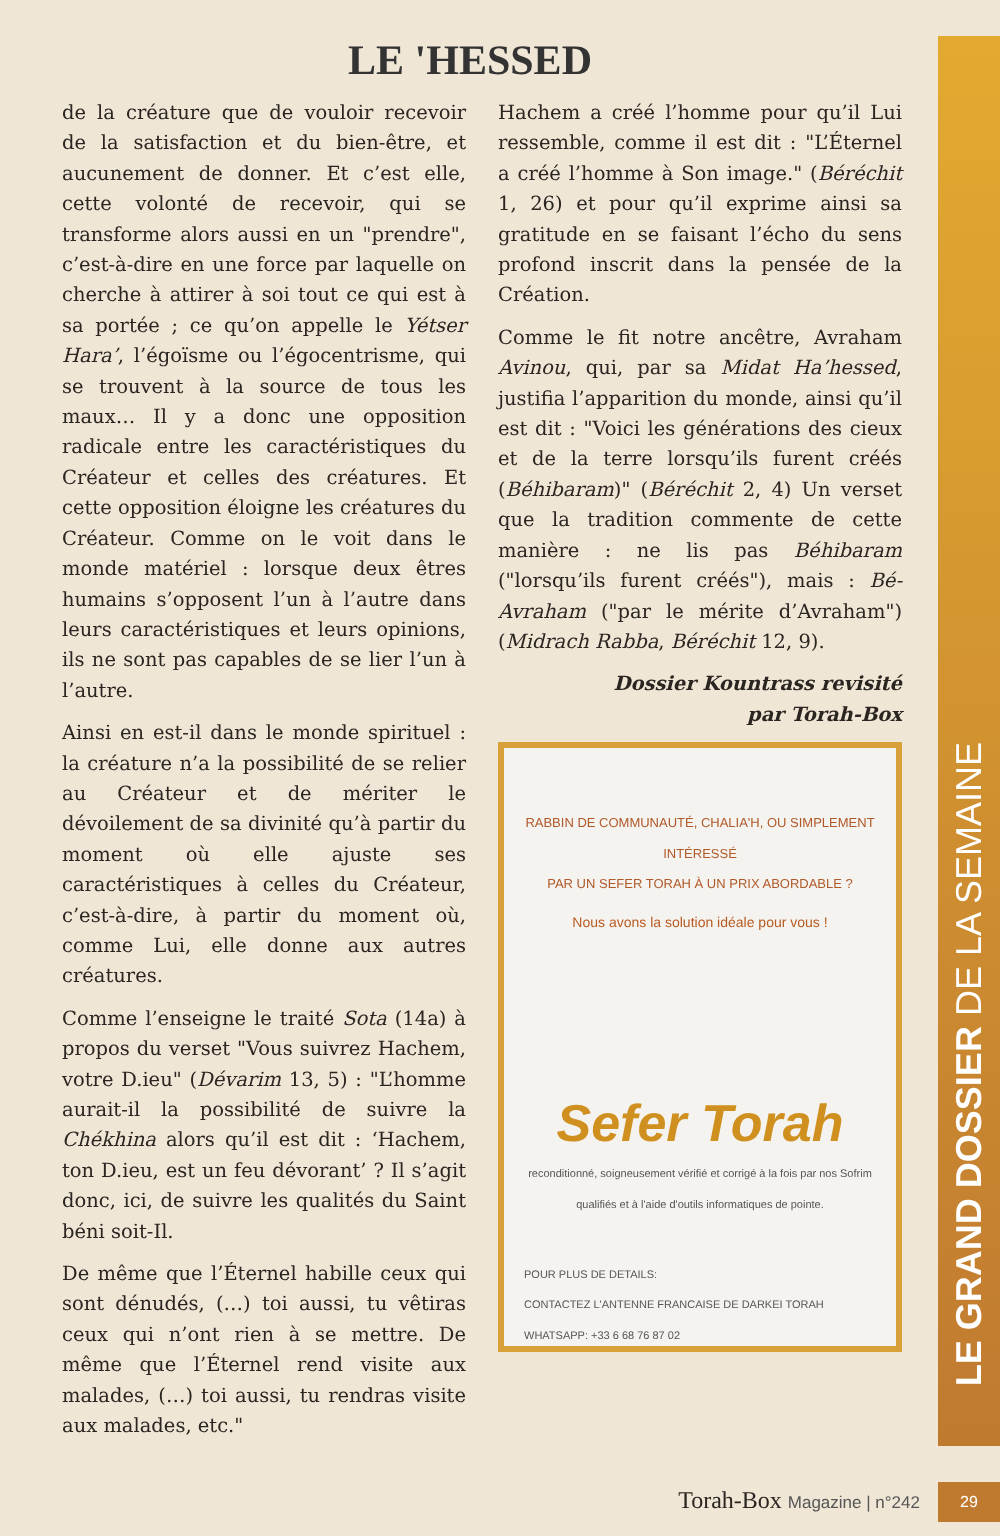LE 'HESSED
de la créature que de vouloir recevoir de la satisfaction et du bien-être, et aucunement de donner. Et c’est elle, cette volonté de recevoir, qui se transforme alors aussi en un "prendre", c’est-à-dire en une force par laquelle on cherche à attirer à soi tout ce qui est à sa portée ; ce qu’on appelle le Yétser Hara’, l’égoïsme ou l’égocentrisme, qui se trouvent à la source de tous les maux… Il y a donc une opposition radicale entre les caractéristiques du Créateur et celles des créatures. Et cette opposition éloigne les créatures du Créateur. Comme on le voit dans le monde matériel : lorsque deux êtres humains s’opposent l’un à l’autre dans leurs caractéristiques et leurs opinions, ils ne sont pas capables de se lier l’un à l’autre.
Ainsi en est-il dans le monde spirituel : la créature n’a la possibilité de se relier au Créateur et de mériter le dévoilement de sa divinité qu’à partir du moment où elle ajuste ses caractéristiques à celles du Créateur, c’est-à-dire, à partir du moment où, comme Lui, elle donne aux autres créatures.
Comme l’enseigne le traité Sota (14a) à propos du verset "Vous suivrez Hachem, votre D.ieu" (Dévarim 13, 5) : "L’homme aurait-il la possibilité de suivre la Chékhina alors qu’il est dit : ‘Hachem, ton D.ieu, est un feu dévorant’ ? Il s’agit donc, ici, de suivre les qualités du Saint béni soit-Il.
De même que l’Éternel habille ceux qui sont dénudés, (…) toi aussi, tu vêtiras ceux qui n’ont rien à se mettre. De même que l’Éternel rend visite aux malades, (…) toi aussi, tu rendras visite aux malades, etc."
Hachem a créé l’homme pour qu’il Lui ressemble, comme il est dit : "L’Éternel a créé l’homme à Son image." (Béréchit 1, 26) et pour qu’il exprime ainsi sa gratitude en se faisant l’écho du sens profond inscrit dans la pensée de la Création.
Comme le fit notre ancêtre, Avraham Avinou, qui, par sa Midat Ha’hessed, justifia l’apparition du monde, ainsi qu’il est dit : "Voici les générations des cieux et de la terre lorsqu’ils furent créés (Béhibaram)" (Béréchit 2, 4) Un verset que la tradition commente de cette manière : ne lis pas Béhibaram ("lorsqu’ils furent créés"), mais : Bé-Avraham ("par le mérite d’Avraham") (Midrach Rabba, Béréchit 12, 9).
Dossier Kountrass revisité
par Torah-Box
RABBIN DE COMMUNAUTÉ, CHALIA'H, OU SIMPLEMENT INTÉRESSÉ
PAR UN SEFER TORAH À UN PRIX ABORDABLE ?
Nous avons la solution idéale pour vous !
Sefer Torah
reconditionné, soigneusement vérifié et corrigé à la fois par nos Sofrim qualifiés et à l'aide d'outils informatiques de pointe.
POUR PLUS DE DETAILS:
CONTACTEZ L'ANTENNE FRANCAISE DE DARKEI TORAH
WHATSAPP: +33 6 68 76 87 02
LE GRAND DOSSIER DE LA SEMAINE
Torah-Box Magazine | n°242 29